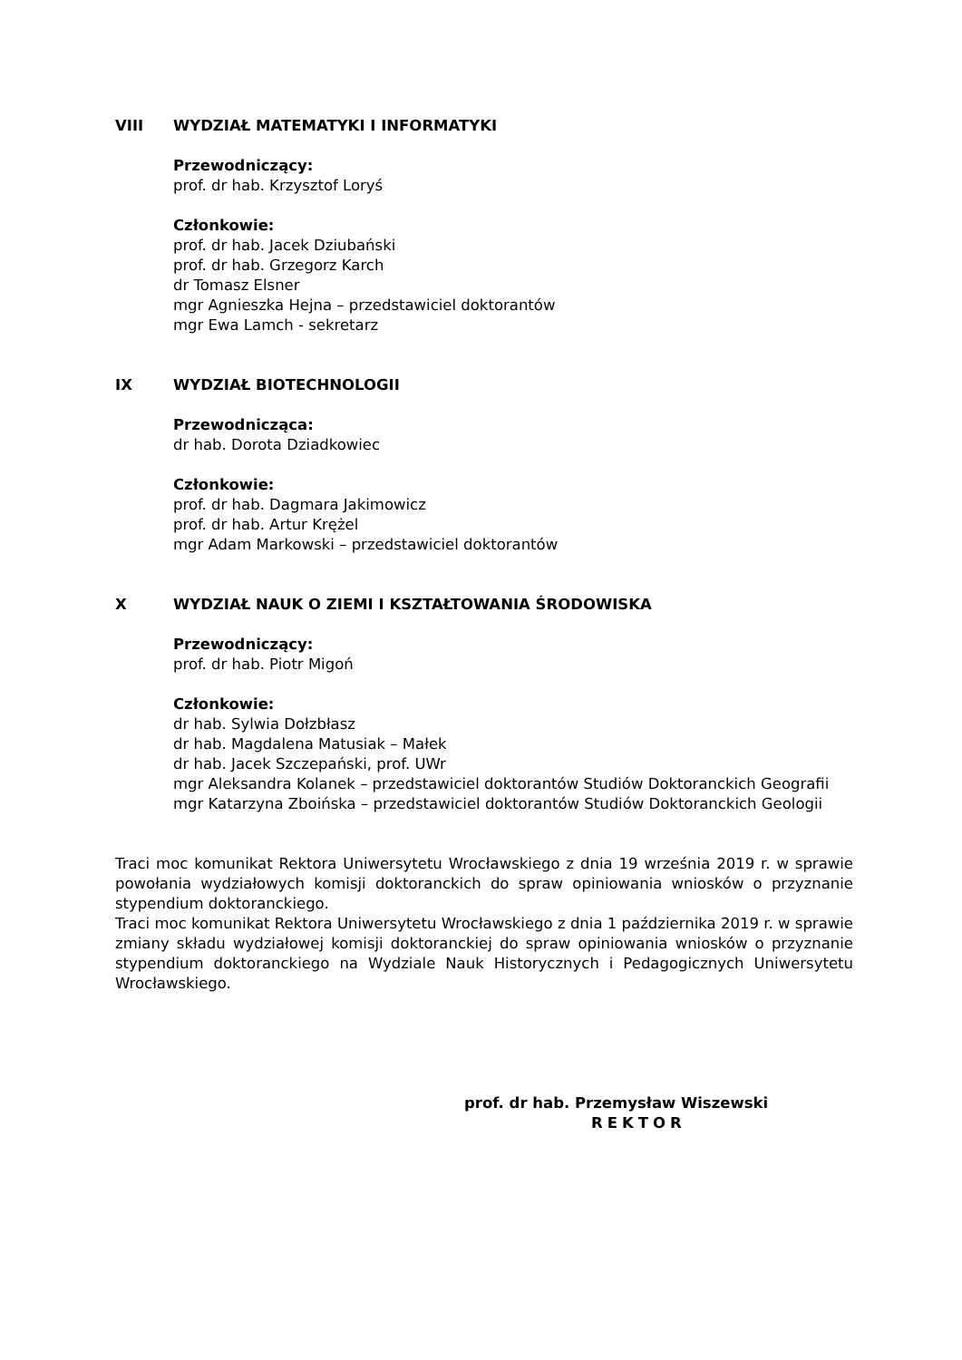VIII WYDZIAŁ MATEMATYKI I INFORMATYKI
Przewodniczący:
prof. dr hab. Krzysztof Loryś
Członkowie:
prof. dr hab. Jacek Dziubański
prof. dr hab. Grzegorz Karch
dr Tomasz Elsner
mgr Agnieszka Hejna – przedstawiciel doktorantów
mgr Ewa Lamch - sekretarz
IX WYDZIAŁ BIOTECHNOLOGII
Przewodnicząca:
dr hab. Dorota Dziadkowiec
Członkowie:
prof. dr hab. Dagmara Jakimowicz
prof. dr hab. Artur Krężel
mgr Adam Markowski – przedstawiciel doktorantów
X WYDZIAŁ NAUK O ZIEMI I KSZTAŁTOWANIA ŚRODOWISKA
Przewodniczący:
prof. dr hab. Piotr Migoń
Członkowie:
dr hab. Sylwia Dołzbłasz
dr hab. Magdalena Matusiak – Małek
dr hab. Jacek Szczepański, prof. UWr
mgr Aleksandra Kolanek – przedstawiciel doktorantów Studiów Doktoranckich Geografii
mgr Katarzyna Zboińska – przedstawiciel doktorantów Studiów Doktoranckich Geologii
Traci moc komunikat Rektora Uniwersytetu Wrocławskiego z dnia 19 września 2019 r. w sprawie powołania wydziałowych komisji doktoranckich do spraw opiniowania wniosków o przyznanie stypendium doktoranckiego.
Traci moc komunikat Rektora Uniwersytetu Wrocławskiego z dnia 1 października 2019 r. w sprawie zmiany składu wydziałowej komisji doktoranckiej do spraw opiniowania wniosków o przyznanie stypendium doktoranckiego na Wydziale Nauk Historycznych i Pedagogicznych Uniwersytetu Wrocławskiego.
prof. dr hab. Przemysław Wiszewski
REKTOR